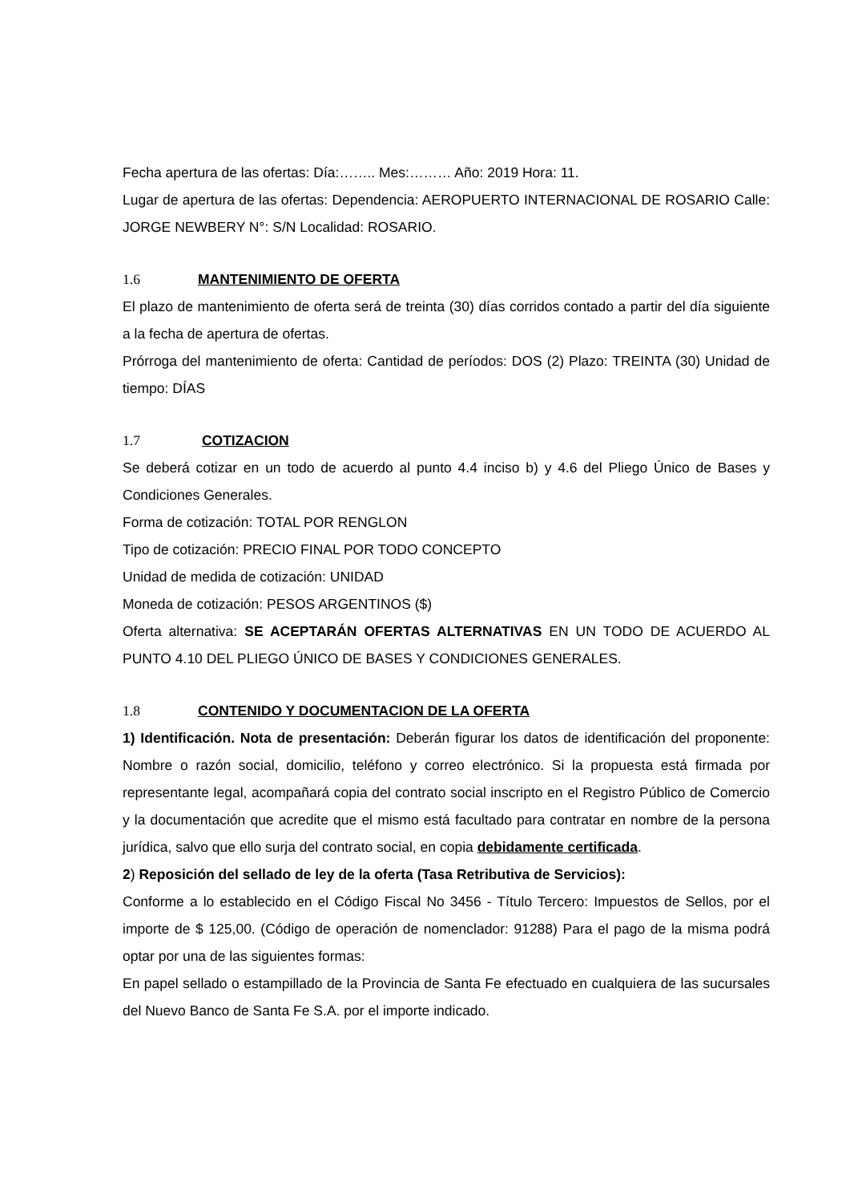Fecha apertura de las ofertas: Día:…….. Mes:……… Año: 2019 Hora: 11.
Lugar de apertura de las ofertas: Dependencia: AEROPUERTO INTERNACIONAL DE ROSARIO Calle: JORGE NEWBERY N°: S/N Localidad: ROSARIO.
1.6 MANTENIMIENTO DE OFERTA
El plazo de mantenimiento de oferta será de treinta (30) días corridos contado a partir del día siguiente a la fecha de apertura de ofertas.
Prórroga del mantenimiento de oferta: Cantidad de períodos: DOS (2) Plazo: TREINTA (30) Unidad de tiempo: DÍAS
1.7 COTIZACION
Se deberá cotizar en un todo de acuerdo al punto 4.4 inciso b) y 4.6 del Pliego Único de Bases y Condiciones Generales.
Forma de cotización: TOTAL POR RENGLON
Tipo de cotización: PRECIO FINAL POR TODO CONCEPTO
Unidad de medida de cotización: UNIDAD
Moneda de cotización: PESOS ARGENTINOS ($)
Oferta alternativa: SE ACEPTARÁN OFERTAS ALTERNATIVAS EN UN TODO DE ACUERDO AL PUNTO 4.10 DEL PLIEGO ÚNICO DE BASES Y CONDICIONES GENERALES.
1.8 CONTENIDO Y DOCUMENTACION DE LA OFERTA
1) Identificación. Nota de presentación: Deberán figurar los datos de identificación del proponente: Nombre o razón social, domicilio, teléfono y correo electrónico. Si la propuesta está firmada por representante legal, acompañará copia del contrato social inscripto en el Registro Público de Comercio y la documentación que acredite que el mismo está facultado para contratar en nombre de la persona jurídica, salvo que ello surja del contrato social, en copia debidamente certificada.
2) Reposición del sellado de ley de la oferta (Tasa Retributiva de Servicios):
Conforme a lo establecido en el Código Fiscal No 3456 - Título Tercero: Impuestos de Sellos, por el importe de $ 125,00. (Código de operación de nomenclador: 91288) Para el pago de la misma podrá optar por una de las siguientes formas:
En papel sellado o estampillado de la Provincia de Santa Fe efectuado en cualquiera de las sucursales del Nuevo Banco de Santa Fe S.A. por el importe indicado.